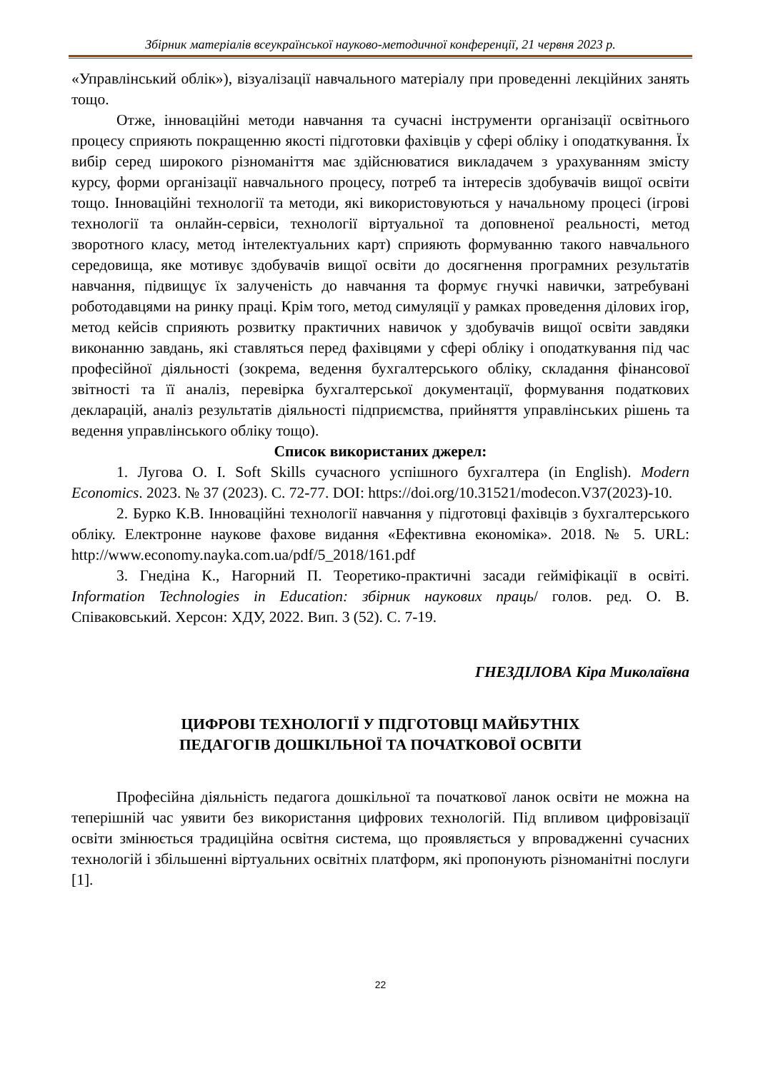Збірник матеріалів всеукраїнської науково-методичної конференції, 21 червня 2023 р.
«Управлінський облік»), візуалізації навчального матеріалу при проведенні лекційних занять тощо.
Отже, інноваційні методи навчання та сучасні інструменти організації освітнього процесу сприяють покращенню якості підготовки фахівців у сфері обліку і оподаткування. Їх вибір серед широкого різноманіття має здійснюватися викладачем з урахуванням змісту курсу, форми організації навчального процесу, потреб та інтересів здобувачів вищої освіти тощо. Інноваційні технології та методи, які використовуються у начальному процесі (ігрові технології та онлайн-сервіси, технології віртуальної та доповненої реальності, метод зворотного класу, метод інтелектуальних карт) сприяють формуванню такого навчального середовища, яке мотивує здобувачів вищої освіти до досягнення програмних результатів навчання, підвищує їх залученість до навчання та формує гнучкі навички, затребувані роботодавцями на ринку праці. Крім того, метод симуляції у рамках проведення ділових ігор, метод кейсів сприяють розвитку практичних навичок у здобувачів вищої освіти завдяки виконанню завдань, які ставляться перед фахівцями у сфері обліку і оподаткування під час професійної діяльності (зокрема, ведення бухгалтерського обліку, складання фінансової звітності та її аналіз, перевірка бухгалтерської документації, формування податкових декларацій, аналіз результатів діяльності підприємства, прийняття управлінських рішень та ведення управлінського обліку тощо).
Список використаних джерел:
1. Лугова О. І. Soft Skills сучасного успішного бухгалтера (in English). Modern Economics. 2023. № 37 (2023). С. 72-77. DOI: https://doi.org/10.31521/modecon.V37(2023)-10.
2. Бурко К.В. Інноваційні технології навчання у підготовці фахівців з бухгалтерського обліку. Електронне наукове фахове видання «Ефективна економіка». 2018. № 5. URL: http://www.economy.nayka.com.ua/pdf/5_2018/161.pdf
3. Гнедіна К., Нагорний П. Теоретико-практичні засади гейміфікації в освіті. Information Technologies in Education: збірник наукових праць/ голов. ред. О. В. Співаковський. Херсон: ХДУ, 2022. Вип. 3 (52). С. 7-19.
ГНЕЗДІЛОВА Кіра Миколаївна
ЦИФРОВІ ТЕХНОЛОГІЇ У ПІДГОТОВЦІ МАЙБУТНІХ
ПЕДАГОГІВ ДОШКІЛЬНОЇ ТА ПОЧАТКОВОЇ ОСВІТИ
Професійна діяльність педагога дошкільної та початкової ланок освіти не можна на теперішній час уявити без використання цифрових технологій. Під впливом цифровізації освіти змінюється традиційна освітня система, що проявляється у впровадженні сучасних технологій і збільшенні віртуальних освітніх платформ, які пропонують різноманітні послуги [1].
22